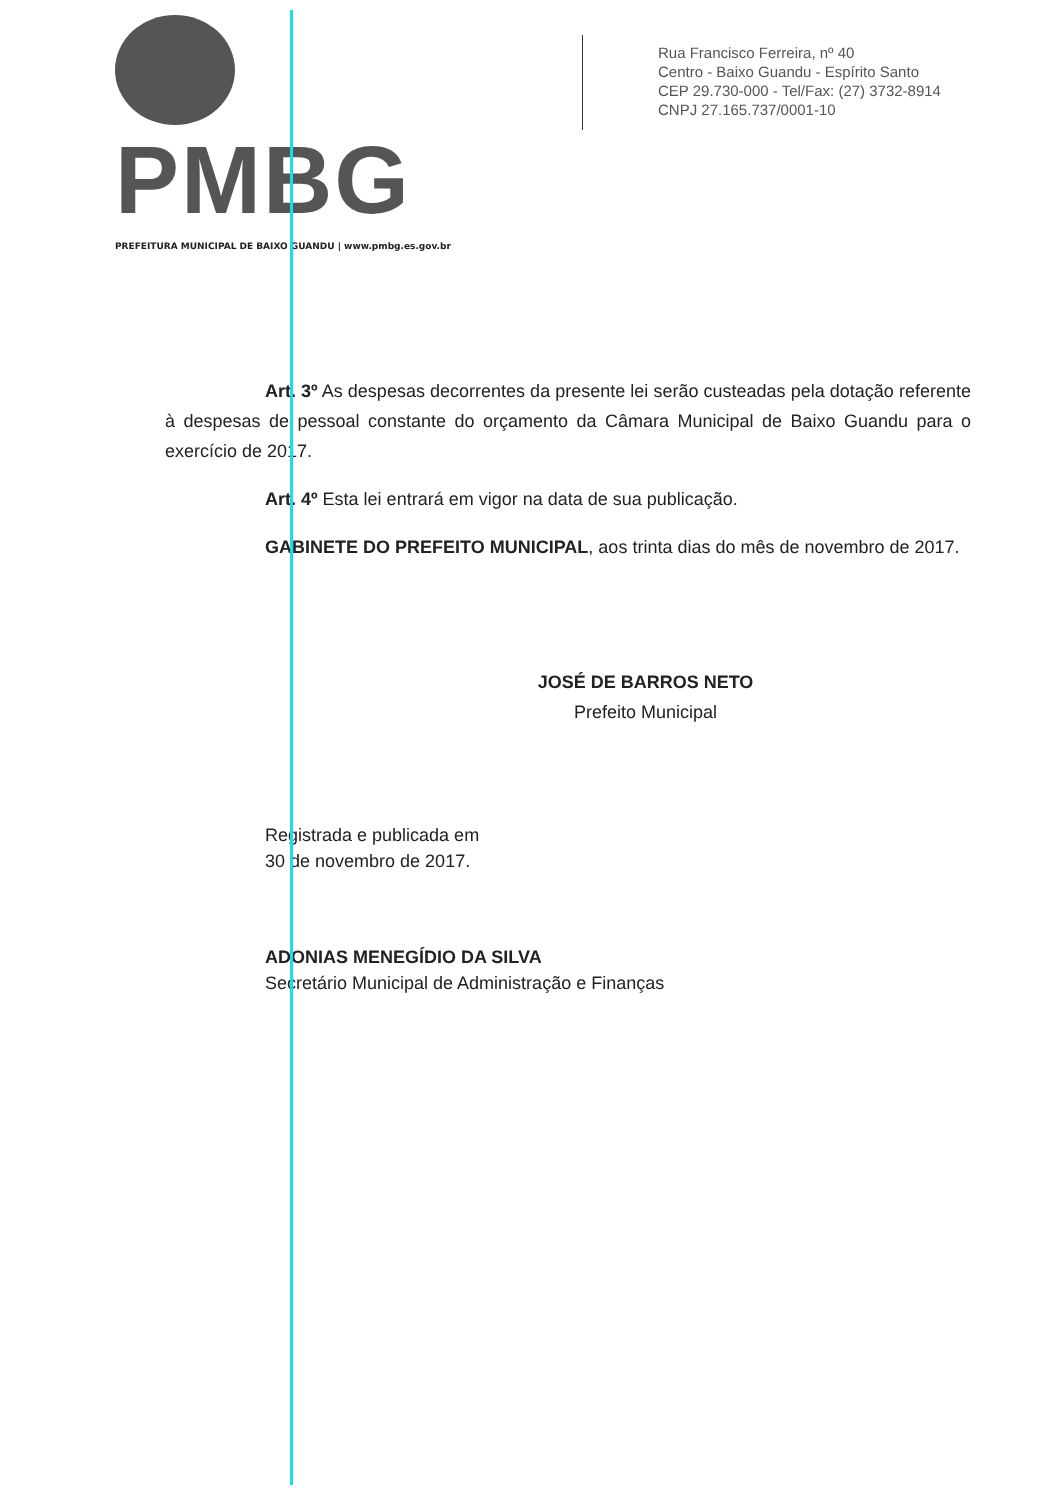PMBG
PREFEITURA MUNICIPAL DE BAIXO GUANDU | www.pmbg.es.gov.br
Rua Francisco Ferreira, nº 40
Centro - Baixo Guandu - Espírito Santo
CEP 29.730-000 - Tel/Fax: (27) 3732-8914
CNPJ 27.165.737/0001-10
Art. 3º As despesas decorrentes da presente lei serão custeadas pela dotação referente à despesas de pessoal constante do orçamento da Câmara Municipal de Baixo Guandu para o exercício de 2017.
Art. 4º Esta lei entrará em vigor na data de sua publicação.
GABINETE DO PREFEITO MUNICIPAL, aos trinta dias do mês de novembro de 2017.
JOSÉ DE BARROS NETO
Prefeito Municipal
Registrada e publicada em
30 de novembro de 2017.
ADONIAS MENEGÍDIO DA SILVA
Secretário Municipal de Administração e Finanças